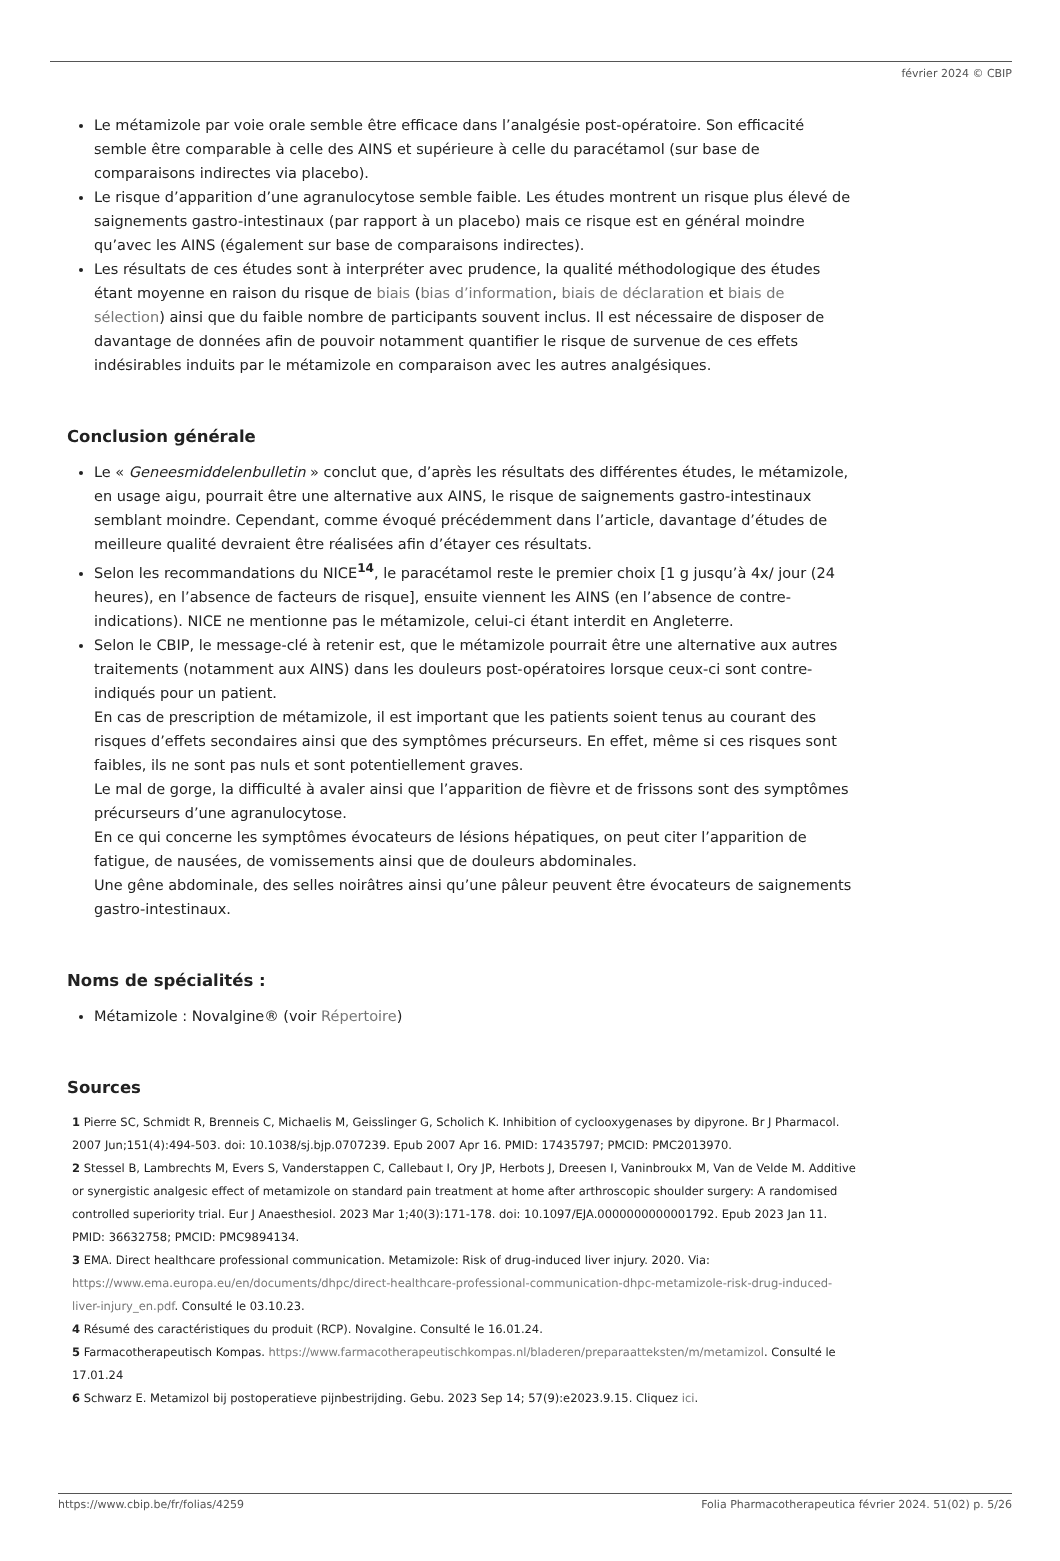février 2024 © CBIP
Le métamizole par voie orale semble être efficace dans l’analgésie post-opératoire. Son efficacité semble être comparable à celle des AINS et supérieure à celle du paracétamol (sur base de comparaisons indirectes via placebo).
Le risque d’apparition d’une agranulocytose semble faible. Les études montrent un risque plus élevé de saignements gastro-intestinaux (par rapport à un placebo) mais ce risque est en général moindre qu’avec les AINS (également sur base de comparaisons indirectes).
Les résultats de ces études sont à interpréter avec prudence, la qualité méthodologique des études étant moyenne en raison du risque de biais (bias d’information, biais de déclaration et biais de sélection) ainsi que du faible nombre de participants souvent inclus. Il est nécessaire de disposer de davantage de données afin de pouvoir notamment quantifier le risque de survenue de ces effets indésirables induits par le métamizole en comparaison avec les autres analgésiques.
Conclusion générale
Le « Geneesmiddelenbulletin » conclut que, d’après les résultats des différentes études, le métamizole, en usage aigu, pourrait être une alternative aux AINS, le risque de saignements gastro-intestinaux semblant moindre. Cependant, comme évoqué précédemment dans l’article, davantage d’études de meilleure qualité devraient être réalisées afin d’étayer ces résultats.
Selon les recommandations du NICE<sup>14</sup>, le paracétamol reste le premier choix [1 g jusqu’à 4x/ jour (24 heures), en l’absence de facteurs de risque], ensuite viennent les AINS (en l’absence de contre-indications). NICE ne mentionne pas le métamizole, celui-ci étant interdit en Angleterre.
Selon le CBIP, le message-clé à retenir est, que le métamizole pourrait être une alternative aux autres traitements (notamment aux AINS) dans les douleurs post-opératoires lorsque ceux-ci sont contre-indiqués pour un patient.
En cas de prescription de métamizole, il est important que les patients soient tenus au courant des risques d’effets secondaires ainsi que des symptômes précurseurs. En effet, même si ces risques sont faibles, ils ne sont pas nuls et sont potentiellement graves.
Le mal de gorge, la difficulté à avaler ainsi que l’apparition de fièvre et de frissons sont des symptômes précurseurs d’une agranulocytose.
En ce qui concerne les symptômes évocateurs de lésions hépatiques, on peut citer l’apparition de fatigue, de nausées, de vomissements ainsi que de douleurs abdominales.
Une gêne abdominale, des selles noirâtres ainsi qu’une pâleur peuvent être évocateurs de saignements gastro-intestinaux.
Noms de spécialités :
Métamizole : Novalgine® (voir Répertoire)
Sources
1 Pierre SC, Schmidt R, Brenneis C, Michaelis M, Geisslinger G, Scholich K. Inhibition of cyclooxygenases by dipyrone. Br J Pharmacol. 2007 Jun;151(4):494-503. doi: 10.1038/sj.bjp.0707239. Epub 2007 Apr 16. PMID: 17435797; PMCID: PMC2013970.
2 Stessel B, Lambrechts M, Evers S, Vanderstappen C, Callebaut I, Ory JP, Herbots J, Dreesen I, Vaninbroukx M, Van de Velde M. Additive or synergistic analgesic effect of metamizole on standard pain treatment at home after arthroscopic shoulder surgery: A randomised controlled superiority trial. Eur J Anaesthesiol. 2023 Mar 1;40(3):171-178. doi: 10.1097/EJA.0000000000001792. Epub 2023 Jan 11. PMID: 36632758; PMCID: PMC9894134.
3 EMA. Direct healthcare professional communication. Metamizole: Risk of drug-induced liver injury. 2020. Via: https://www.ema.europa.eu/en/documents/dhpc/direct-healthcare-professional-communication-dhpc-metamizole-risk-drug-induced-liver-injury_en.pdf. Consulté le 03.10.23.
4 Résumé des caractéristiques du produit (RCP). Novalgine. Consulté le 16.01.24.
5 Farmacotherapeutisch Kompas. https://www.farmacotherapeutischkompas.nl/bladeren/preparaatteksten/m/metamizol. Consulté le 17.01.24
6 Schwarz E. Metamizol bij postoperatieve pijnbestrijding. Gebu. 2023 Sep 14; 57(9):e2023.9.15. Cliquez ici.
https://www.cbip.be/fr/folias/4259 Folia Pharmacotherapeutica février 2024. 51(02) p. 5/26